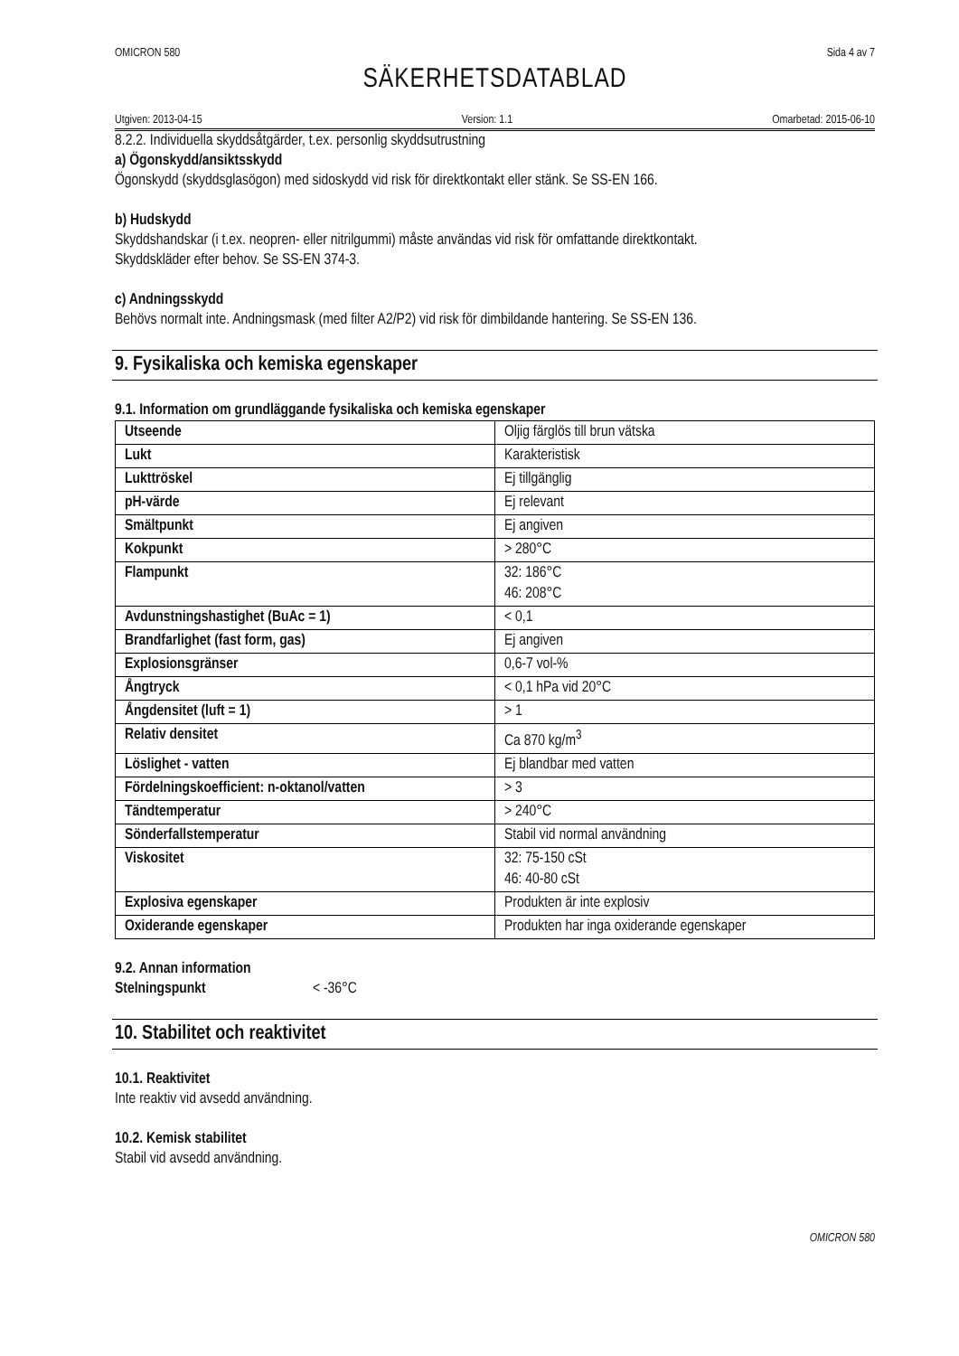OMICRON 580 Sida 4 av 7
SÄKERHETSDATABLAD
Utgiven: 2013-04-15 Version: 1.1 Omarbetad: 2015-06-10
8.2.2. Individuella skyddsåtgärder, t.ex. personlig skyddsutrustning
a) Ögonskydd/ansiktsskydd
Ögonskydd (skyddsglasögon) med sidoskydd vid risk för direktkontakt eller stänk. Se SS-EN 166.
b) Hudskydd
Skyddshandskar (i t.ex. neopren- eller nitrilgummi) måste användas vid risk för omfattande direktkontakt.
Skyddskläder efter behov. Se SS-EN 374-3.
c) Andningsskydd
Behövs normalt inte. Andningsmask (med filter A2/P2) vid risk för dimbildande hantering. Se SS-EN 136.
9. Fysikaliska och kemiska egenskaper
9.1. Information om grundläggande fysikaliska och kemiska egenskaper
| Utseende | Oljig färglös till brun vätska |
| Lukt | Karakteristisk |
| Lukttröskel | Ej tillgänglig |
| pH-värde | Ej relevant |
| Smältpunkt | Ej angiven |
| Kokpunkt | > 280°C |
| Flampunkt | 32: 186°C 46: 208°C |
| Avdunstningshastighet (BuAc = 1) | < 0,1 |
| Brandfarlighet (fast form, gas) | Ej angiven |
| Explosionsgränser | 0,6-7 vol-% |
| Ångtryck | < 0,1 hPa vid 20°C |
| Ångdensitet (luft = 1) | > 1 |
| Relativ densitet | Ca 870 kg/m<sup>3</sup> |
| Löslighet - vatten | Ej blandbar med vatten |
| Fördelningskoefficient: n-oktanol/vatten | > 3 |
| Tändtemperatur | > 240°C |
| Sönderfallstemperatur | Stabil vid normal användning |
| Viskositet | 32: 75-150 cSt 46: 40-80 cSt |
| Explosiva egenskaper | Produkten är inte explosiv |
| Oxiderande egenskaper | Produkten har inga oxiderande egenskaper |
9.2. Annan information
Stelningspunkt < -36°C
10. Stabilitet och reaktivitet
10.1. Reaktivitet
Inte reaktiv vid avsedd användning.
10.2. Kemisk stabilitet
Stabil vid avsedd användning.
OMICRON 580